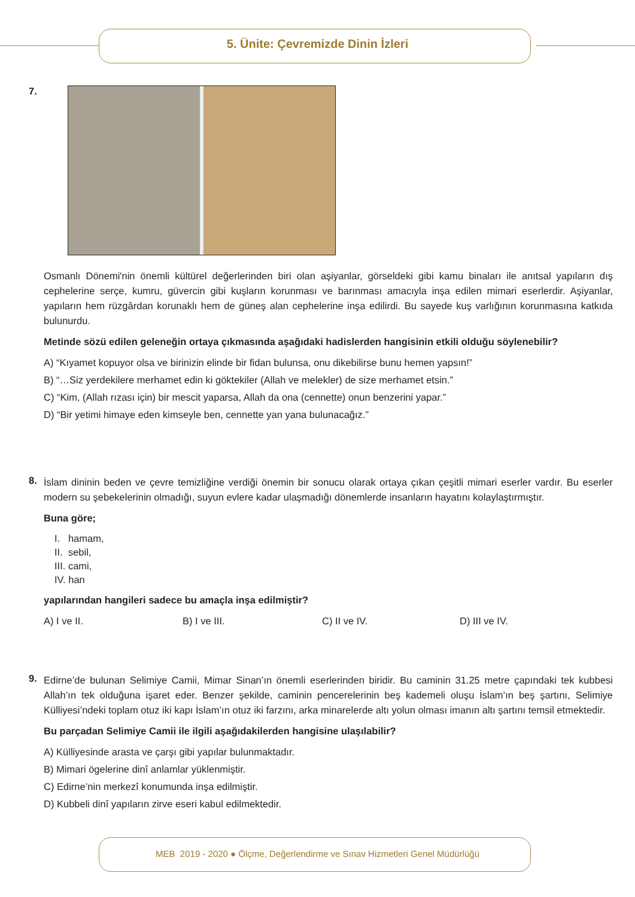5. Ünite: Çevremizde Dinin İzleri
7.
Osmanlı Dönemi'nin önemli kültürel değerlerinden biri olan aşiyanlar, görseldeki gibi kamu binaları ile anıtsal yapıların dış cephelerine serçe, kumru, güvercin gibi kuşların korunması ve barınması amacıyla inşa edilen mimari eserlerdir. Aşiyanlar, yapıların hem rüzgârdan korunaklı hem de güneş alan cephelerine inşa edilirdi. Bu sayede kuş varlığının korunmasına katkıda bulunurdu.
Metinde sözü edilen geleneğin ortaya çıkmasında aşağıdaki hadislerden hangisinin etkili olduğu söylenebilir?
A) “Kıyamet kopuyor olsa ve birinizin elinde bir fidan bulunsa, onu dikebilirse bunu hemen yapsın!”
B) “…Siz yerdekilere merhamet edin ki göktekiler (Allah ve melekler) de size merhamet etsin.”
C) “Kim, (Allah rızası için) bir mescit yaparsa, Allah da ona (cennette) onun benzerini yapar.”
D) “Bir yetimi himaye eden kimseyle ben, cennette yan yana bulunacağız.”
8.
İslam dininin beden ve çevre temizliğine verdiği önemin bir sonucu olarak ortaya çıkan çeşitli mimari eserler vardır. Bu eserler modern su şebekelerinin olmadığı, suyun evlere kadar ulaşmadığı dönemlerde insanların hayatını kolaylaştırmıştır.
Buna göre;
I. hamam,
II. sebil,
III. cami,
IV. han
yapılarından hangileri sadece bu amaçla inşa edilmiştir?
A) I ve II. B) I ve III. C) II ve IV. D) III ve IV.
9.
Edirne’de bulunan Selimiye Camii, Mimar Sinan’ın önemli eserlerinden biridir. Bu caminin 31.25 metre çapındaki tek kubbesi Allah’ın tek olduğuna işaret eder. Benzer şekilde, caminin pencerelerinin beş kademeli oluşu İslam’ın beş şartını, Selimiye Külliyesi’ndeki toplam otuz iki kapı İslam’ın otuz iki farzını, arka minarelerde altı yolun olması imanın altı şartını temsil etmektedir.
Bu parçadan Selimiye Camii ile ilgili aşağıdakilerden hangisine ulaşılabilir?
A) Külliyesinde arasta ve çarşı gibi yapılar bulunmaktadır.
B) Mimari ögelerine dinî anlamlar yüklenmiştir.
C) Edirne’nin merkezî konumunda inşa edilmiştir.
D) Kubbeli dinî yapıların zirve eseri kabul edilmektedir.
MEB 2019 - 2020 ● Ölçme, Değerlendirme ve Sınav Hizmetleri Genel Müdürlüğü